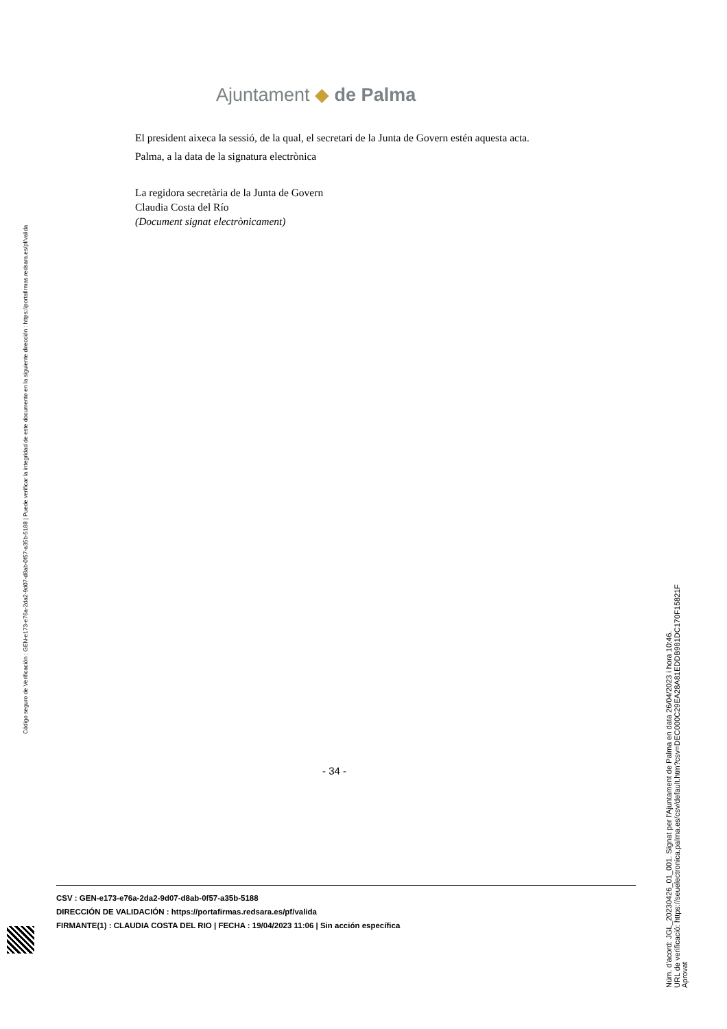Ajuntament ◆ de Palma
El president aixeca la sessió, de la qual, el secretari de la Junta de Govern estén aquesta acta.
Palma, a la data de la signatura electrònica
La regidora secretària de la Junta de Govern
Claudia Costa del Río
(Document signat electrònicament)
- 34 -
CSV : GEN-e173-e76a-2da2-9d07-d8ab-0f57-a35b-5188
DIRECCIÓN DE VALIDACIÓN : https://portafirmas.redsara.es/pf/valida
FIRMANTE(1) : CLAUDIA COSTA DEL RIO | FECHA : 19/04/2023 11:06 | Sin acción específica
Código seguro de Verificación : GEN-e173-e76a-2da2-9d07-d8ab-0f57-a35b-5188 | Puede verificar la integridad de este documento en la siguiente dirección : https://portafirmas.redsara.es/pf/valida
Núm. d'acord: JGL_20230426_01_001. Signat per l'Ajuntament de Palma en data 26/04/2023 i hora 10:46.
URL de verificació: https://seuelectronica.palma.es/csv/default.htm?csv=DEC000C29EA28A81EDDB981DC170F15821F
Aprovat